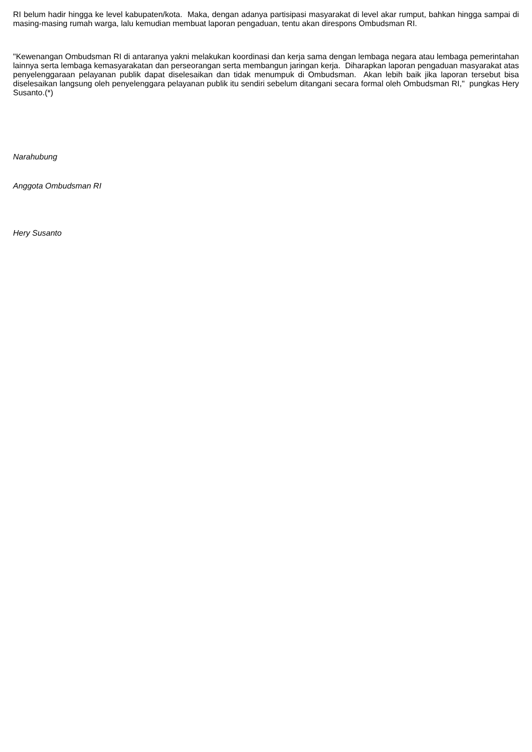RI belum hadir hingga ke level kabupaten/kota. Maka, dengan adanya partisipasi masyarakat di level akar rumput, bahkan hingga sampai di masing-masing rumah warga, lalu kemudian membuat laporan pengaduan, tentu akan direspons Ombudsman RI.
"Kewenangan Ombudsman RI di antaranya yakni melakukan koordinasi dan kerja sama dengan lembaga negara atau lembaga pemerintahan lainnya serta lembaga kemasyarakatan dan perseorangan serta membangun jaringan kerja. Diharapkan laporan pengaduan masyarakat atas penyelenggaraan pelayanan publik dapat diselesaikan dan tidak menumpuk di Ombudsman. Akan lebih baik jika laporan tersebut bisa diselesaikan langsung oleh penyelenggara pelayanan publik itu sendiri sebelum ditangani secara formal oleh Ombudsman RI," pungkas Hery Susanto.(*)
Narahubung
Anggota Ombudsman RI
Hery Susanto